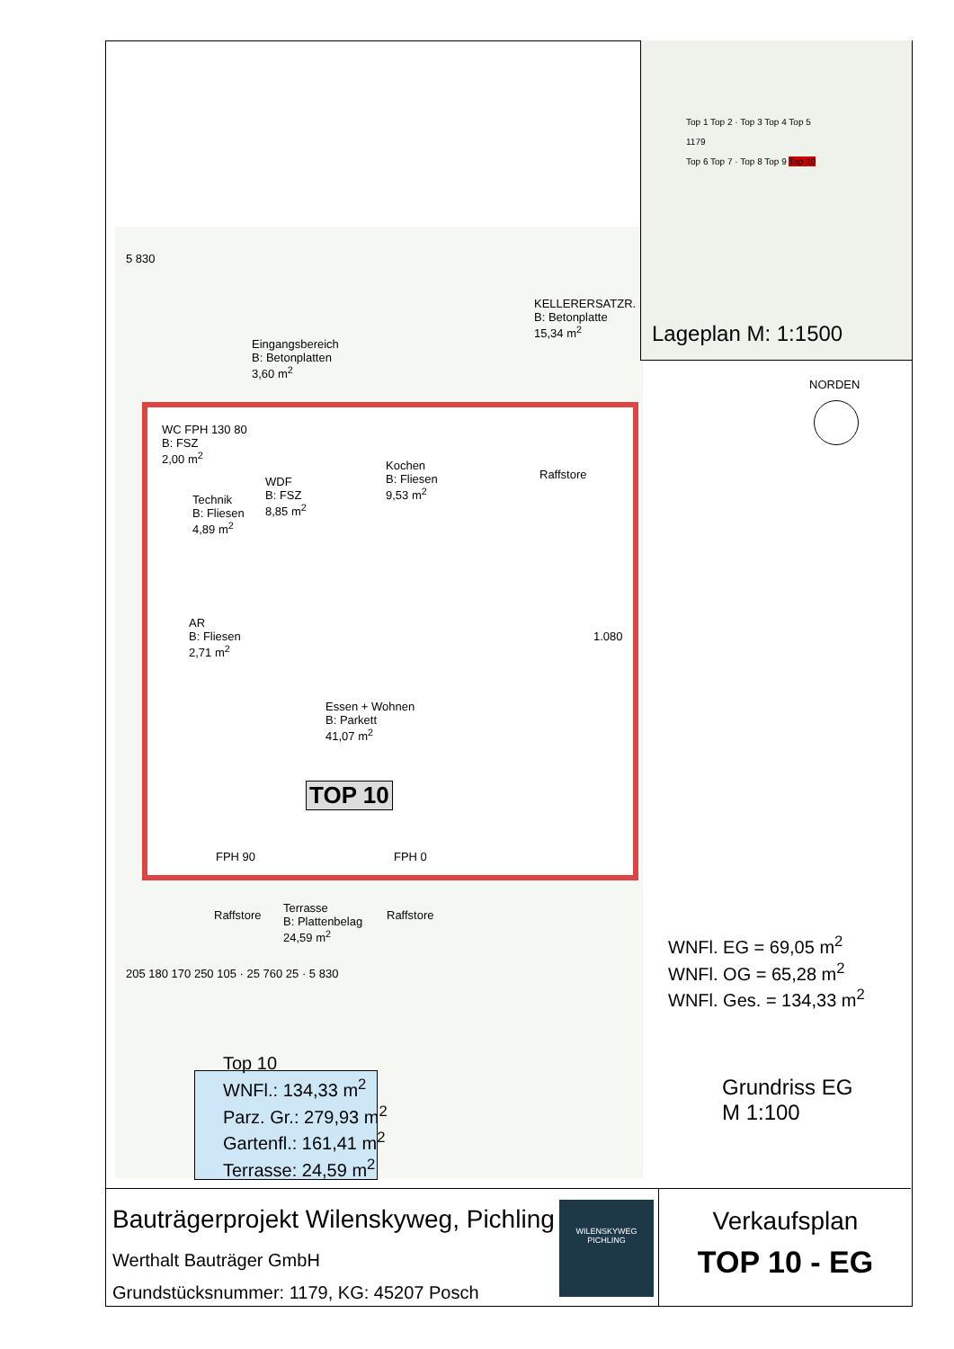5 830
Eingangsbereich
B: Betonplatten
3,60 m<sup>2</sup>
KELLERERSATZR.
B: Betonplatte
15,34 m<sup>2</sup>
WC FPH 130 80
B: FSZ
2,00 m<sup>2</sup>
Technik
B: Fliesen
4,89 m<sup>2</sup>
WDF
B: FSZ
8,85 m<sup>2</sup>
Kochen
B: Fliesen
9,53 m<sup>2</sup>
AR
B: Fliesen
2,71 m<sup>2</sup>
Essen + Wohnen
B: Parkett
41,07 m<sup>2</sup>
TOP 10
FPH 90 FPH 0
Raffstore
Terrasse
B: Plattenbelag
24,59 m<sup>2</sup>
Raffstore
205 180 170 250 105 · 25 760 25 · 5 830
Raffstore
1.080
Top 10
WNFl.: 134,33 m<sup>2</sup>
Parz. Gr.: 279,93 m<sup>2</sup>
Gartenfl.: 161,41 m<sup>2</sup>
Terrasse: 24,59 m<sup>2</sup>
Top 1 Top 2 · Top 3 Top 4 Top 5
1179
Top 6 Top 7 · Top 8 Top 9 Top 10
Lageplan M: 1:1500
NORDEN
WNFl. EG = 69,05 m<sup>2</sup>
WNFl. OG = 65,28 m<sup>2</sup>
WNFl. Ges. = 134,33 m<sup>2</sup>
Grundriss EG
M 1:100
Bauträgerprojekt Wilenskyweg, Pichling
Werthalt Bauträger GmbH
Grundstücksnummer: 1179, KG: 45207 Posch
WILENSKYWEG
PICHLING
Verkaufsplan
TOP 10 - EG